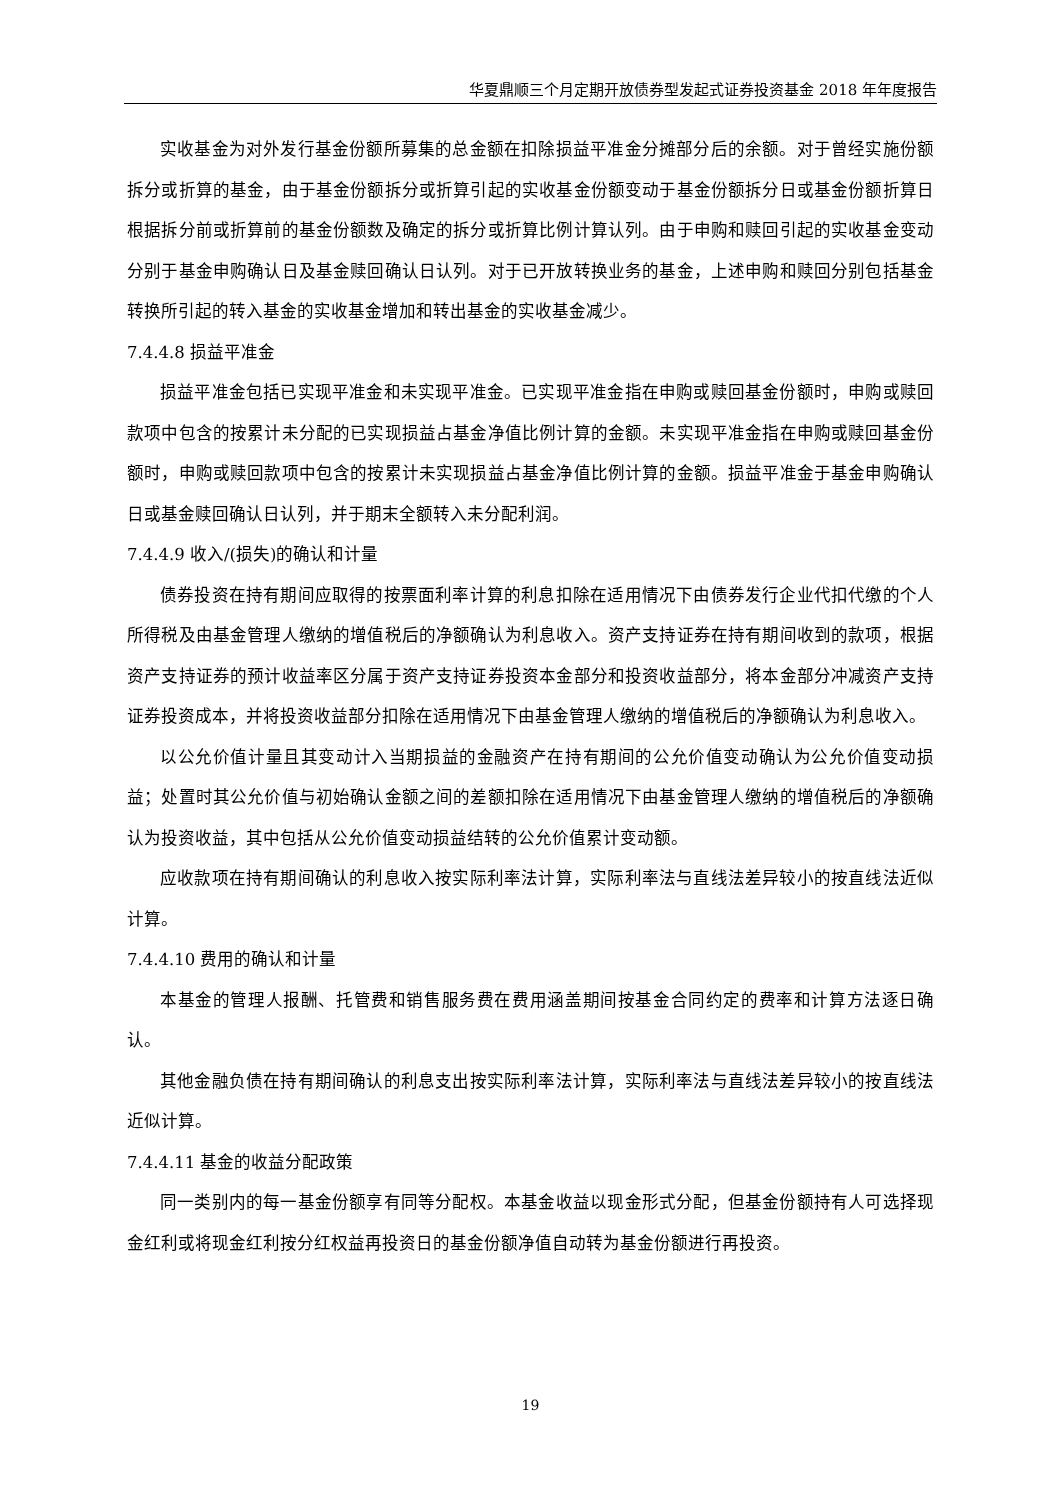华夏鼎顺三个月定期开放债券型发起式证券投资基金 2018 年年度报告
实收基金为对外发行基金份额所募集的总金额在扣除损益平准金分摊部分后的余额。对于曾经实施份额拆分或折算的基金，由于基金份额拆分或折算引起的实收基金份额变动于基金份额拆分日或基金份额折算日根据拆分前或折算前的基金份额数及确定的拆分或折算比例计算认列。由于申购和赎回引起的实收基金变动分别于基金申购确认日及基金赎回确认日认列。对于已开放转换业务的基金，上述申购和赎回分别包括基金转换所引起的转入基金的实收基金增加和转出基金的实收基金减少。
7.4.4.8 损益平准金
损益平准金包括已实现平准金和未实现平准金。已实现平准金指在申购或赎回基金份额时，申购或赎回款项中包含的按累计未分配的已实现损益占基金净值比例计算的金额。未实现平准金指在申购或赎回基金份额时，申购或赎回款项中包含的按累计未实现损益占基金净值比例计算的金额。损益平准金于基金申购确认日或基金赎回确认日认列，并于期末全额转入未分配利润。
7.4.4.9 收入/(损失)的确认和计量
债券投资在持有期间应取得的按票面利率计算的利息扣除在适用情况下由债券发行企业代扣代缴的个人所得税及由基金管理人缴纳的增值税后的净额确认为利息收入。资产支持证券在持有期间收到的款项，根据资产支持证券的预计收益率区分属于资产支持证券投资本金部分和投资收益部分，将本金部分冲减资产支持证券投资成本，并将投资收益部分扣除在适用情况下由基金管理人缴纳的增值税后的净额确认为利息收入。
以公允价值计量且其变动计入当期损益的金融资产在持有期间的公允价值变动确认为公允价值变动损益；处置时其公允价值与初始确认金额之间的差额扣除在适用情况下由基金管理人缴纳的增值税后的净额确认为投资收益，其中包括从公允价值变动损益结转的公允价值累计变动额。
应收款项在持有期间确认的利息收入按实际利率法计算，实际利率法与直线法差异较小的按直线法近似计算。
7.4.4.10 费用的确认和计量
本基金的管理人报酬、托管费和销售服务费在费用涵盖期间按基金合同约定的费率和计算方法逐日确认。
其他金融负债在持有期间确认的利息支出按实际利率法计算，实际利率法与直线法差异较小的按直线法近似计算。
7.4.4.11 基金的收益分配政策
同一类别内的每一基金份额享有同等分配权。本基金收益以现金形式分配，但基金份额持有人可选择现金红利或将现金红利按分红权益再投资日的基金份额净值自动转为基金份额进行再投资。
19